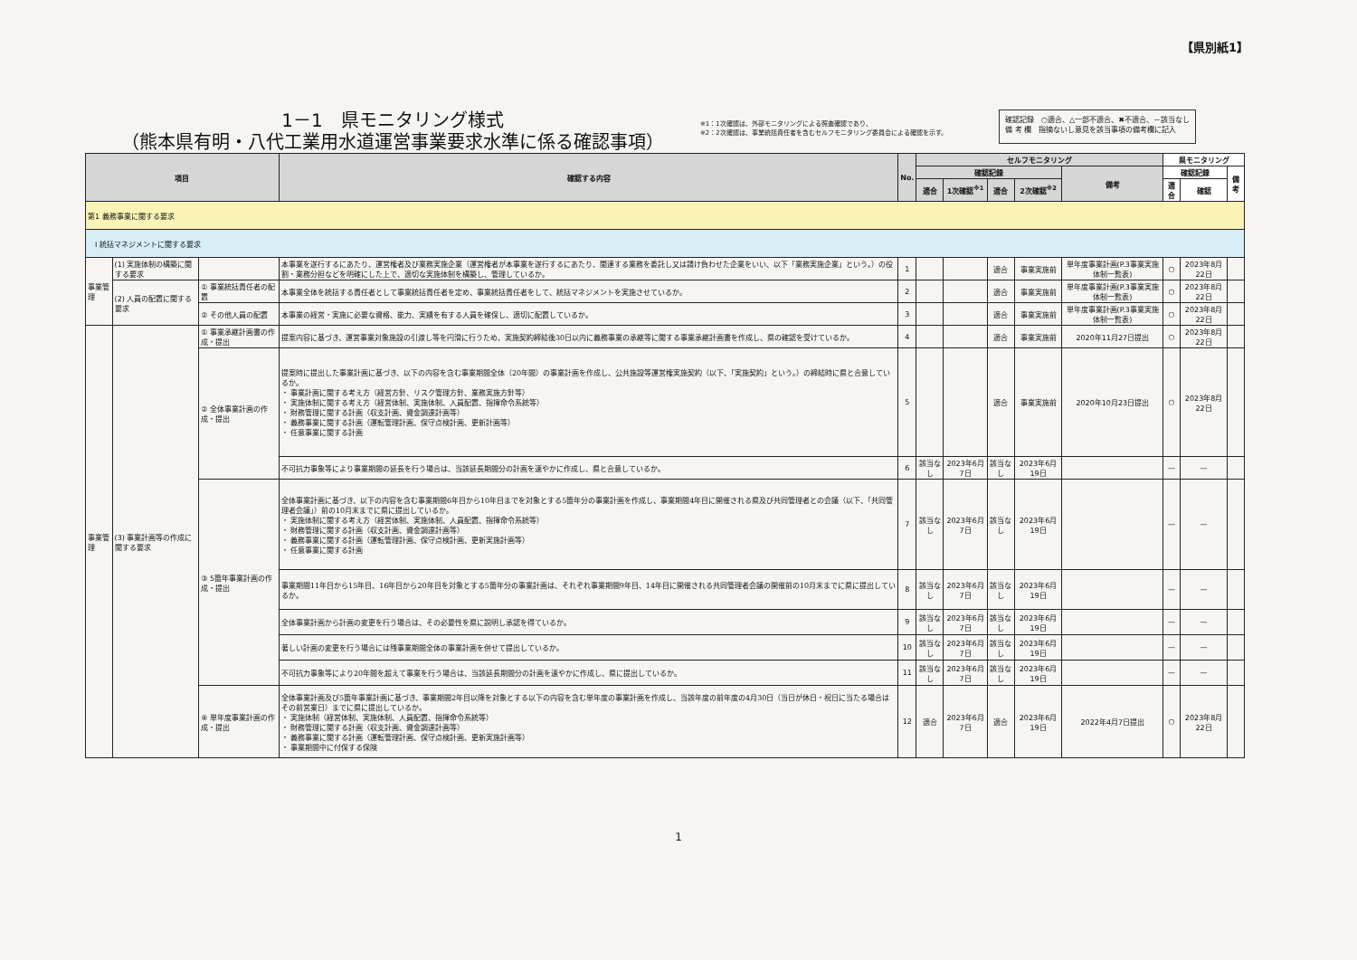【県別紙1】
1－1　県モニタリング様式
（熊本県有明・八代工業用水道運営事業要求水準に係る確認事項）
※1：1次確認は、外部モニタリングによる照査確認であり、
※2：2次確認は、事業統括責任者を含むセルフモニタリング委員会による確認を示す。
確認記録　○適合、△一部不適合、✖不適合、－該当なし
備 考 欄　指摘ないし意見を該当事項の備考欄に記入
| 項目 | | | 確認する内容 | No. | セルフモニタリング | | | | | 県モニタリング | | |
| --- | --- | --- | --- | --- | --- | --- | --- | --- | --- | --- | --- | --- |
| | | | | | 確認記録 | | | | 備考 | 確認記録 | | 備考 |
| | | | | | 適合 | 1次確認<sup>※1</sup> | 適合 | 2次確認<sup>※2</sup> | | 適合 | 確認 | |
| 第1 義務事業に関する要求 | | | | | | | | | | | | |
| I 統括マネジメントに関する要求 | | | | | | | | | | | | |
| 事業管理 | (1) 実施体制の構築に関する要求 | | 本事業を遂行するにあたり、運営権者及び業務実施企業（運営権者が本事業を遂行するにあたり、関連する業務を委託し又は請け負わせた企業をいい、以下「業務実施企業」という。）の役割・業務分担などを明確にした上で、適切な実施体制を構築し、管理しているか。 | 1 | | | 適合 | 事業実施前 | 単年度事業計画(P.3事業実施体制一覧表) | ○ | 2023年8月22日 | |
| | (2) 人員の配置に関する要求 | ① 事業統括責任者の配置 | 本事業全体を統括する責任者として事業統括責任者を定め、事業統括責任者をして、統括マネジメントを実施させているか。 | 2 | | | 適合 | 事業実施前 | 単年度事業計画(P.3事業実施体制一覧表) | ○ | 2023年8月22日 | |
| | | ② その他人員の配置 | 本事業の経営・実施に必要な資格、能力、実績を有する人員を確保し、適切に配置しているか。 | 3 | | | 適合 | 事業実施前 | 単年度事業計画(P.3事業実施体制一覧表) | ○ | 2023年8月22日 | |
| 事業管理 | (3) 事業計画等の作成に関する要求 | ① 事業承継計画書の作成・提出 | 提案内容に基づき、運営事業対象施設の引渡し等を円滑に行うため、実施契約締結後30日以内に義務事業の承継等に関する事業承継計画書を作成し、県の確認を受けているか。 | 4 | | | 適合 | 事業実施前 | 2020年11月27日提出 | ○ | 2023年8月22日 | |
| | | ② 全体事業計画の作成・提出 | 提案時に提出した事業計画に基づき、以下の内容を含む事業期間全体（20年間）の事業計画を作成し、公共施設等運営権実施契約（以下、「実施契約」という。）の締結時に県と合意しているか。 ・ 事業計画に関する考え方（経営方針、リスク管理方針、業務実施方針等） ・ 実施体制に関する考え方（経営体制、実施体制、人員配置、指揮命令系統等） ・ 財務管理に関する計画（収支計画、資金調達計画等） ・ 義務事業に関する計画（運転管理計画、保守点検計画、更新計画等） ・ 任意事業に関する計画 | 5 | | | 適合 | 事業実施前 | 2020年10月23日提出 | ○ | 2023年8月22日 | |
| | | | 不可抗力事象等により事業期間の延長を行う場合は、当該延長期間分の計画を速やかに作成し、県と合意しているか。 | 6 | 該当なし | 2023年6月7日 | 該当なし | 2023年6月19日 | | — | — | |
| | | ③ 5箇年事業計画の作成・提出 | 全体事業計画に基づき、以下の内容を含む事業期間6年目から10年目までを対象とする5箇年分の事業計画を作成し、事業期間4年目に開催される県及び共同管理者との会議（以下、「共同管理者会議」）前の10月末までに県に提出しているか。 ・ 実施体制に関する考え方（経営体制、実施体制、人員配置、指揮命令系統等） ・ 財務管理に関する計画（収支計画、資金調達計画等） ・ 義務事業に関する計画（運転管理計画、保守点検計画、更新実施計画等） ・ 任意事業に関する計画 | 7 | 該当なし | 2023年6月7日 | 該当なし | 2023年6月19日 | | — | — | |
| | | | 事業期間11年目から15年目、16年目から20年目を対象とする5箇年分の事業計画は、それぞれ事業期間9年目、14年目に開催される共同管理者会議の開催前の10月末までに県に提出しているか。 | 8 | 該当なし | 2023年6月7日 | 該当なし | 2023年6月19日 | | — | — | |
| | | | 全体事業計画から計画の変更を行う場合は、その必要性を県に説明し承認を得ているか。 | 9 | 該当なし | 2023年6月7日 | 該当なし | 2023年6月19日 | | — | — | |
| | | | 著しい計画の変更を行う場合には残事業期間全体の事業計画を併せて提出しているか。 | 10 | 該当なし | 2023年6月7日 | 該当なし | 2023年6月19日 | | — | — | |
| | | | 不可抗力事象等により20年間を超えて事業を行う場合は、当該延長期間分の計画を速やかに作成し、県に提出しているか。 | 11 | 該当なし | 2023年6月7日 | 該当なし | 2023年6月19日 | | — | — | |
| | | ④ 単年度事業計画の作成・提出 | 全体事業計画及び5箇年事業計画に基づき、事業期間2年目以降を対象とする以下の内容を含む単年度の事業計画を作成し、当該年度の前年度の4月30日（当日が休日・祝日に当たる場合はその前営業日）までに県に提出しているか。 ・ 実施体制（経営体制、実施体制、人員配置、指揮命令系統等） ・ 財務管理に関する計画（収支計画、資金調達計画等） ・ 義務事業に関する計画（運転管理計画、保守点検計画、更新実施計画等） ・ 事業期間中に付保する保険 | 12 | 適合 | 2023年6月7日 | 適合 | 2023年6月19日 | 2022年4月7日提出 | ○ | 2023年8月22日 | |
1